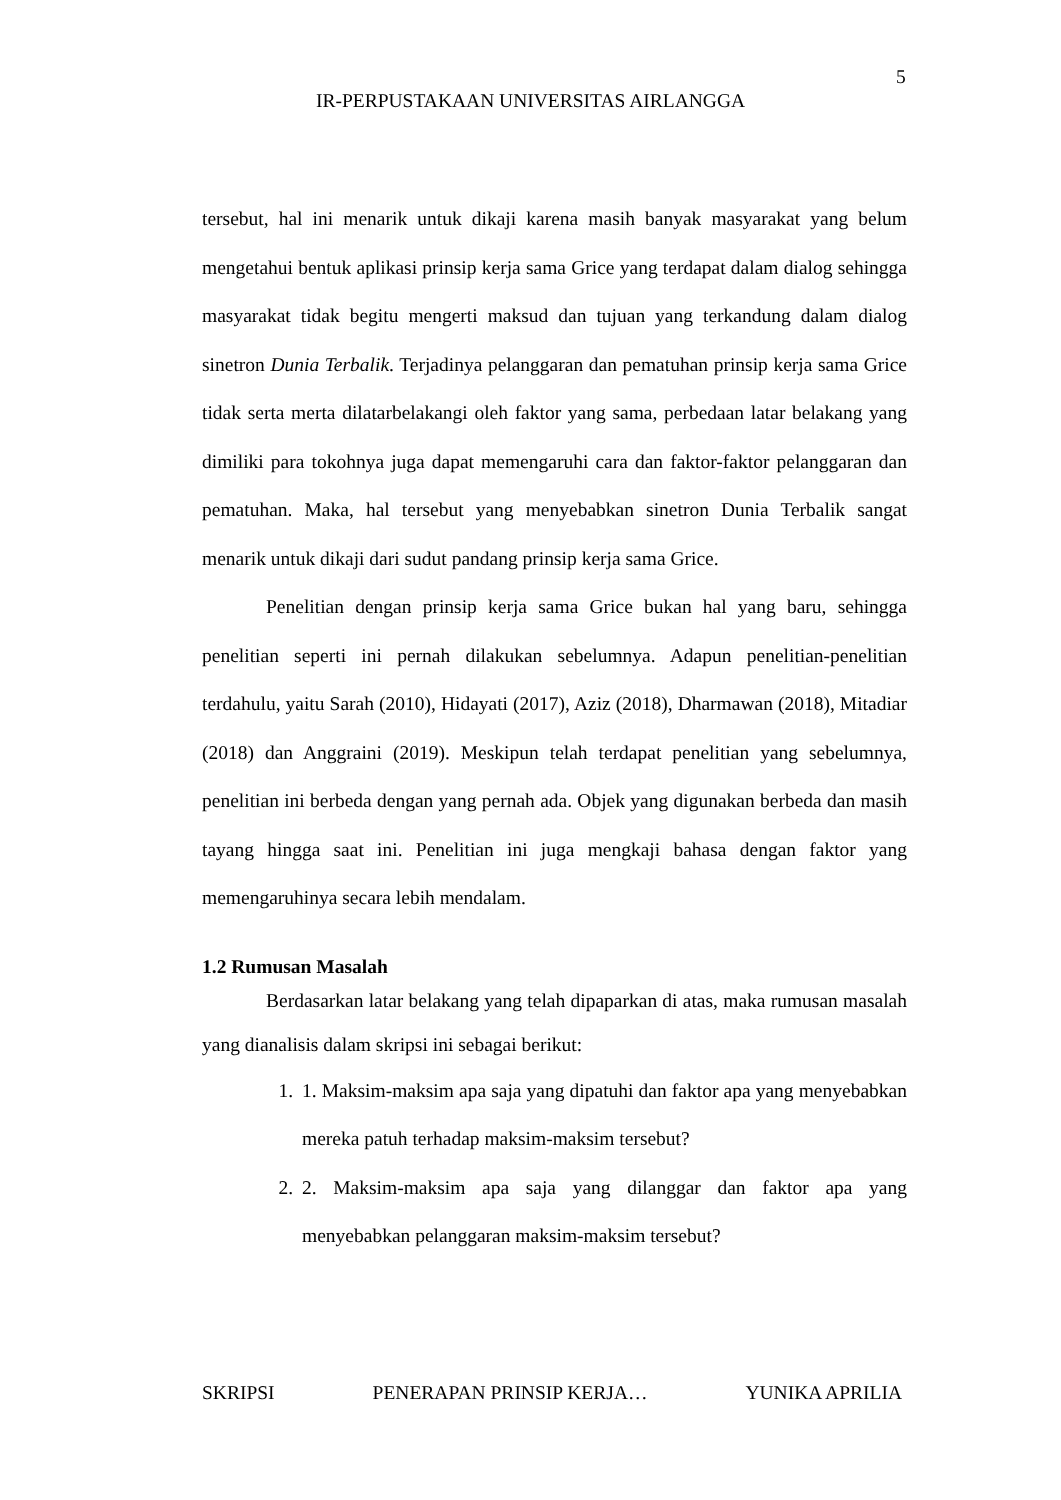5
IR-PERPUSTAKAAN UNIVERSITAS AIRLANGGA
tersebut, hal ini menarik untuk dikaji karena masih banyak masyarakat yang belum mengetahui bentuk aplikasi prinsip kerja sama Grice yang terdapat dalam dialog sehingga masyarakat tidak begitu mengerti maksud dan tujuan yang terkandung dalam dialog sinetron Dunia Terbalik. Terjadinya pelanggaran dan pematuhan prinsip kerja sama Grice tidak serta merta dilatarbelakangi oleh faktor yang sama, perbedaan latar belakang yang dimiliki para tokohnya juga dapat memengaruhi cara dan faktor-faktor pelanggaran dan pematuhan. Maka, hal tersebut yang menyebabkan sinetron Dunia Terbalik sangat menarik untuk dikaji dari sudut pandang prinsip kerja sama Grice.
Penelitian dengan prinsip kerja sama Grice bukan hal yang baru, sehingga penelitian seperti ini pernah dilakukan sebelumnya. Adapun penelitian-penelitian terdahulu, yaitu Sarah (2010), Hidayati (2017), Aziz (2018), Dharmawan (2018), Mitadiar (2018) dan Anggraini (2019). Meskipun telah terdapat penelitian yang sebelumnya, penelitian ini berbeda dengan yang pernah ada. Objek yang digunakan berbeda dan masih tayang hingga saat ini. Penelitian ini juga mengkaji bahasa dengan faktor yang memengaruhinya secara lebih mendalam.
1.2 Rumusan Masalah
Berdasarkan latar belakang yang telah dipaparkan di atas, maka rumusan masalah yang dianalisis dalam skripsi ini sebagai berikut:
1. 1. Maksim-maksim apa saja yang dipatuhi dan faktor apa yang menyebabkan mereka patuh terhadap maksim-maksim tersebut?
2. 2. Maksim-maksim apa saja yang dilanggar dan faktor apa yang menyebabkan pelanggaran maksim-maksim tersebut?
SKRIPSI PENERAPAN PRINSIP KERJA… YUNIKA APRILIA